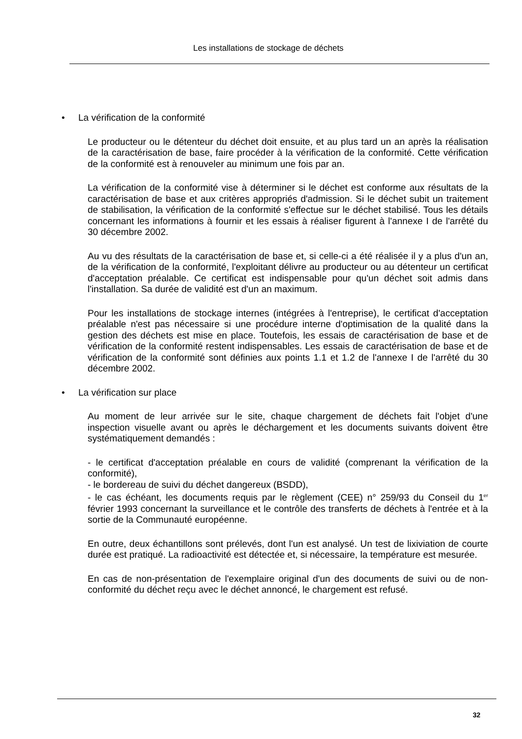Les installations de stockage de déchets
• La vérification de la conformité
Le producteur ou le détenteur du déchet doit ensuite, et au plus tard un an après la réalisation de la caractérisation de base, faire procéder à la vérification de la conformité. Cette vérification de la conformité est à renouveler au minimum une fois par an.
La vérification de la conformité vise à déterminer si le déchet est conforme aux résultats de la caractérisation de base et aux critères appropriés d'admission. Si le déchet subit un traitement de stabilisation, la vérification de la conformité s'effectue sur le déchet stabilisé. Tous les détails concernant les informations à fournir et les essais à réaliser figurent à l'annexe I de l'arrêté du 30 décembre 2002.
Au vu des résultats de la caractérisation de base et, si celle-ci a été réalisée il y a plus d'un an, de la vérification de la conformité, l'exploitant délivre au producteur ou au détenteur un certificat d'acceptation préalable. Ce certificat est indispensable pour qu'un déchet soit admis dans l'installation. Sa durée de validité est d'un an maximum.
Pour les installations de stockage internes (intégrées à l'entreprise), le certificat d'acceptation préalable n'est pas nécessaire si une procédure interne d'optimisation de la qualité dans la gestion des déchets est mise en place. Toutefois, les essais de caractérisation de base et de vérification de la conformité restent indispensables. Les essais de caractérisation de base et de vérification de la conformité sont définies aux points 1.1 et 1.2 de l'annexe I de l'arrêté du 30 décembre 2002.
• La vérification sur place
Au moment de leur arrivée sur le site, chaque chargement de déchets fait l'objet d'une inspection visuelle avant ou après le déchargement et les documents suivants doivent être systématiquement demandés :
- le certificat d'acceptation préalable en cours de validité (comprenant la vérification de la conformité),
- le bordereau de suivi du déchet dangereux (BSDD),
- le cas échéant, les documents requis par le règlement (CEE) n° 259/93 du Conseil du 1<sup>er</sup> février 1993 concernant la surveillance et le contrôle des transferts de déchets à l'entrée et à la sortie de la Communauté européenne.
En outre, deux échantillons sont prélevés, dont l'un est analysé. Un test de lixiviation de courte durée est pratiqué. La radioactivité est détectée et, si nécessaire, la température est mesurée.
En cas de non-présentation de l'exemplaire original d'un des documents de suivi ou de non-conformité du déchet reçu avec le déchet annoncé, le chargement est refusé.
32